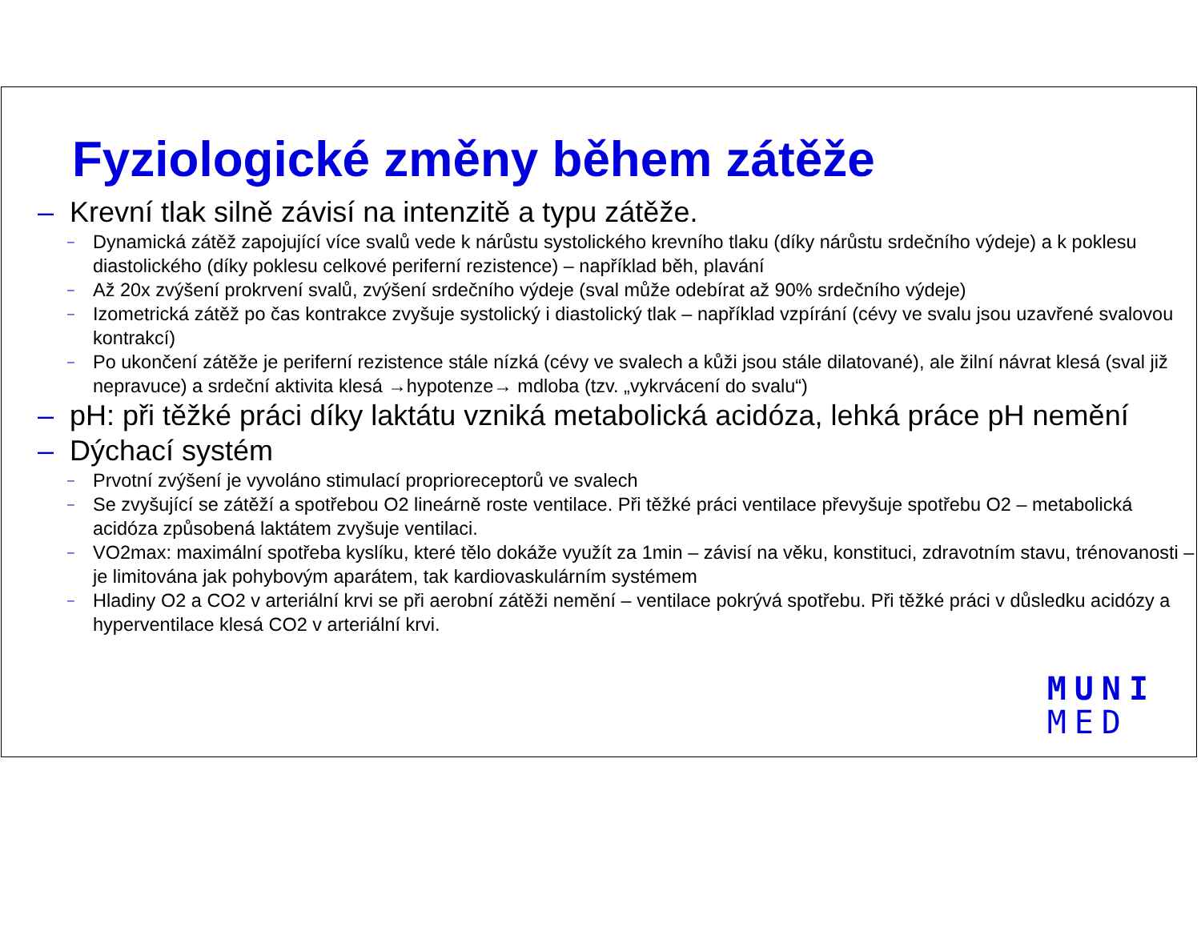Fyziologické změny během zátěže
– Krevní tlak silně závisí na intenzitě a typu zátěže.
– Dynamická zátěž zapojující více svalů vede k nárůstu systolického krevního tlaku (díky nárůstu srdečního výdeje) a k poklesu diastolického (díky poklesu celkové periferní rezistence) – například běh, plavání
– Až 20x zvýšení prokrvení svalů, zvýšení srdečního výdeje (sval může odebírat až 90% srdečního výdeje)
– Izometrická zátěž po čas kontrakce zvyšuje systolický i diastolický tlak – například vzpírání (cévy ve svalu jsou uzavřené svalovou kontrakcí)
– Po ukončení zátěže je periferní rezistence stále nízká (cévy ve svalech a kůži jsou stále dilatované), ale žilní návrat klesá (sval již nepravuce) a srdeční aktivita klesá →hypotenze→ mdloba (tzv. „vykrvácení do svalu“)
– pH: při těžké práci díky laktátu vzniká metabolická acidóza, lehká práce pH nemění
– Dýchací systém
– Prvotní zvýšení je vyvoláno stimulací proprioreceptorů ve svalech
– Se zvyšující se zátěží a spotřebou O2 lineárně roste ventilace. Při těžké práci ventilace převyšuje spotřebu O2 – metabolická acidóza způsobená laktátem zvyšuje ventilaci.
– VO2max: maximální spotřeba kyslíku, které tělo dokáže využít za 1min – závisí na věku, konstituci, zdravotním stavu, trénovanosti – je limitována jak pohybovým aparátem, tak kardiovaskulárním systémem
– Hladiny O2 a CO2 v arteriální krvi se při aerobní zátěži nemění – ventilace pokrývá spotřebu. Při těžké práci v důsledku acidózy a hyperventilace klesá CO2 v arteriální krvi.
MUNI
MED